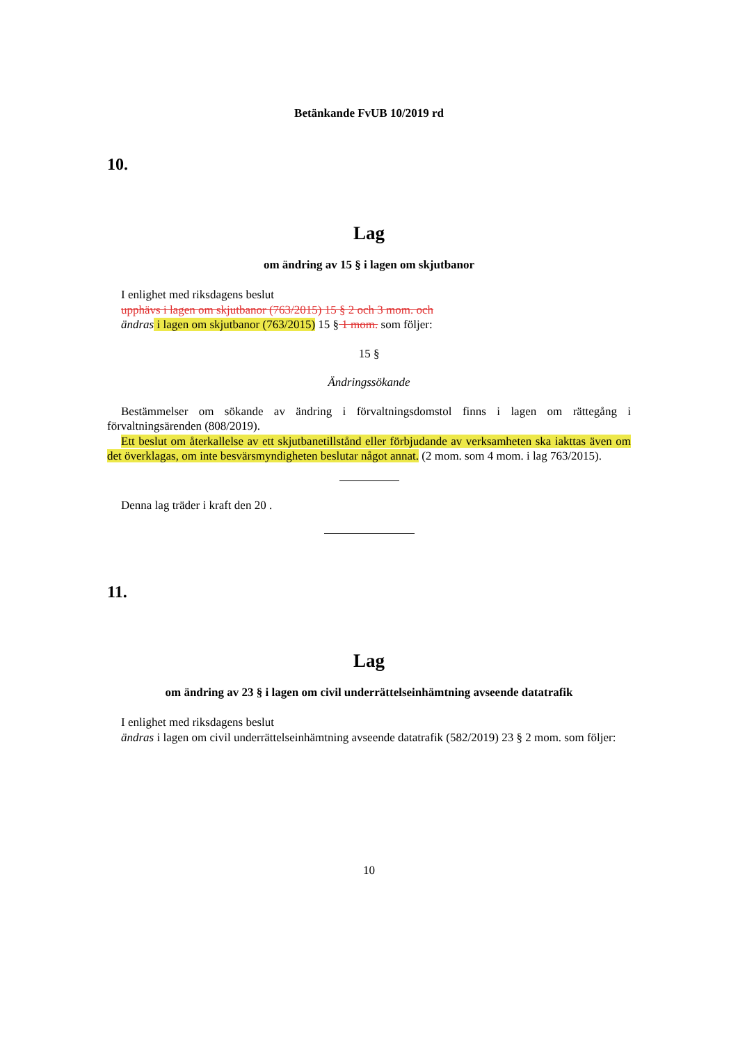Betänkande FvUB 10/2019 rd
10.
Lag
om ändring av 15 § i lagen om skjutbanor
I enlighet med riksdagens beslut
upphävs i lagen om skjutbanor (763/2015) 15 § 2 och 3 mom. och
ändras i lagen om skjutbanor (763/2015) 15 § 1 mom. som följer:
15 §
Ändringssökande
Bestämmelser om sökande av ändring i förvaltningsdomstol finns i lagen om rättegång i förvaltningsärenden (808/2019).
Ett beslut om återkallelse av ett skjutbanetillstånd eller förbjudande av verksamheten ska iakttas även om det överklagas, om inte besvärsmyndigheten beslutar något annat. (2 mom. som 4 mom. i lag 763/2015).
Denna lag träder i kraft den 20 .
11.
Lag
om ändring av 23 § i lagen om civil underrättelseinhämtning avseende datatrafik
I enlighet med riksdagens beslut
ändras i lagen om civil underrättelseinhämtning avseende datatrafik (582/2019) 23 § 2 mom. som följer:
10